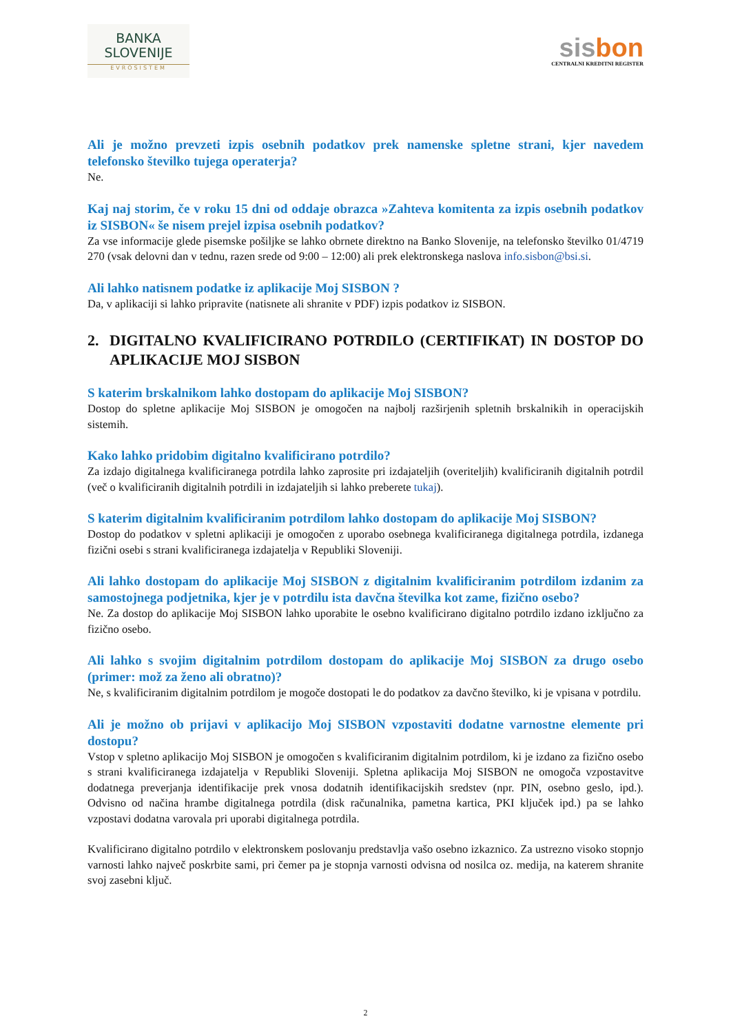BANKA
SLOVENIJE
EVROSISTEM
sis bon
CENTRALNI KREDITNI REGISTER
Ali je možno prevzeti izpis osebnih podatkov prek namenske spletne strani, kjer navedem telefonsko številko tujega operaterja?
Ne.
Kaj naj storim, če v roku 15 dni od oddaje obrazca »Zahteva komitenta za izpis osebnih podatkov iz SISBON« še nisem prejel izpisa osebnih podatkov?
Za vse informacije glede pisemske pošiljke se lahko obrnete direktno na Banko Slovenije, na telefonsko številko 01/4719 270 (vsak delovni dan v tednu, razen srede od 9:00 – 12:00) ali prek elektronskega naslova info.sisbon@bsi.si.
Ali lahko natisnem podatke iz aplikacije Moj SISBON ?
Da, v aplikaciji si lahko pripravite (natisnete ali shranite v PDF) izpis podatkov iz SISBON.
2. DIGITALNO KVALIFICIRANO POTRDILO (CERTIFIKAT) IN DOSTOP DO APLIKACIJE MOJ SISBON
S katerim brskalnikom lahko dostopam do aplikacije Moj SISBON?
Dostop do spletne aplikacije Moj SISBON je omogočen na najbolj razširjenih spletnih brskalnikih in operacijskih sistemih.
Kako lahko pridobim digitalno kvalificirano potrdilo?
Za izdajo digitalnega kvalificiranega potrdila lahko zaprosite pri izdajateljih (overiteljih) kvalificiranih digitalnih potrdil (več o kvalificiranih digitalnih potrdili in izdajateljih si lahko preberete tukaj).
S katerim digitalnim kvalificiranim potrdilom lahko dostopam do aplikacije Moj SISBON?
Dostop do podatkov v spletni aplikaciji je omogočen z uporabo osebnega kvalificiranega digitalnega potrdila, izdanega fizični osebi s strani kvalificiranega izdajatelja v Republiki Sloveniji.
Ali lahko dostopam do aplikacije Moj SISBON z digitalnim kvalificiranim potrdilom izdanim za samostojnega podjetnika, kjer je v potrdilu ista davčna številka kot zame, fizično osebo?
Ne. Za dostop do aplikacije Moj SISBON lahko uporabite le osebno kvalificirano digitalno potrdilo izdano izključno za fizično osebo.
Ali lahko s svojim digitalnim potrdilom dostopam do aplikacije Moj SISBON za drugo osebo (primer: mož za ženo ali obratno)?
Ne, s kvalificiranim digitalnim potrdilom je mogoče dostopati le do podatkov za davčno številko, ki je vpisana v potrdilu.
Ali je možno ob prijavi v aplikacijo Moj SISBON vzpostaviti dodatne varnostne elemente pri dostopu?
Vstop v spletno aplikacijo Moj SISBON je omogočen s kvalificiranim digitalnim potrdilom, ki je izdano za fizično osebo s strani kvalificiranega izdajatelja v Republiki Sloveniji. Spletna aplikacija Moj SISBON ne omogoča vzpostavitve dodatnega preverjanja identifikacije prek vnosa dodatnih identifikacijskih sredstev (npr. PIN, osebno geslo, ipd.). Odvisno od načina hrambe digitalnega potrdila (disk računalnika, pametna kartica, PKI ključek ipd.) pa se lahko vzpostavi dodatna varovala pri uporabi digitalnega potrdila.
Kvalificirano digitalno potrdilo v elektronskem poslovanju predstavlja vašo osebno izkaznico. Za ustrezno visoko stopnjo varnosti lahko največ poskrbite sami, pri čemer pa je stopnja varnosti odvisna od nosilca oz. medija, na katerem shranite svoj zasebni ključ.
2